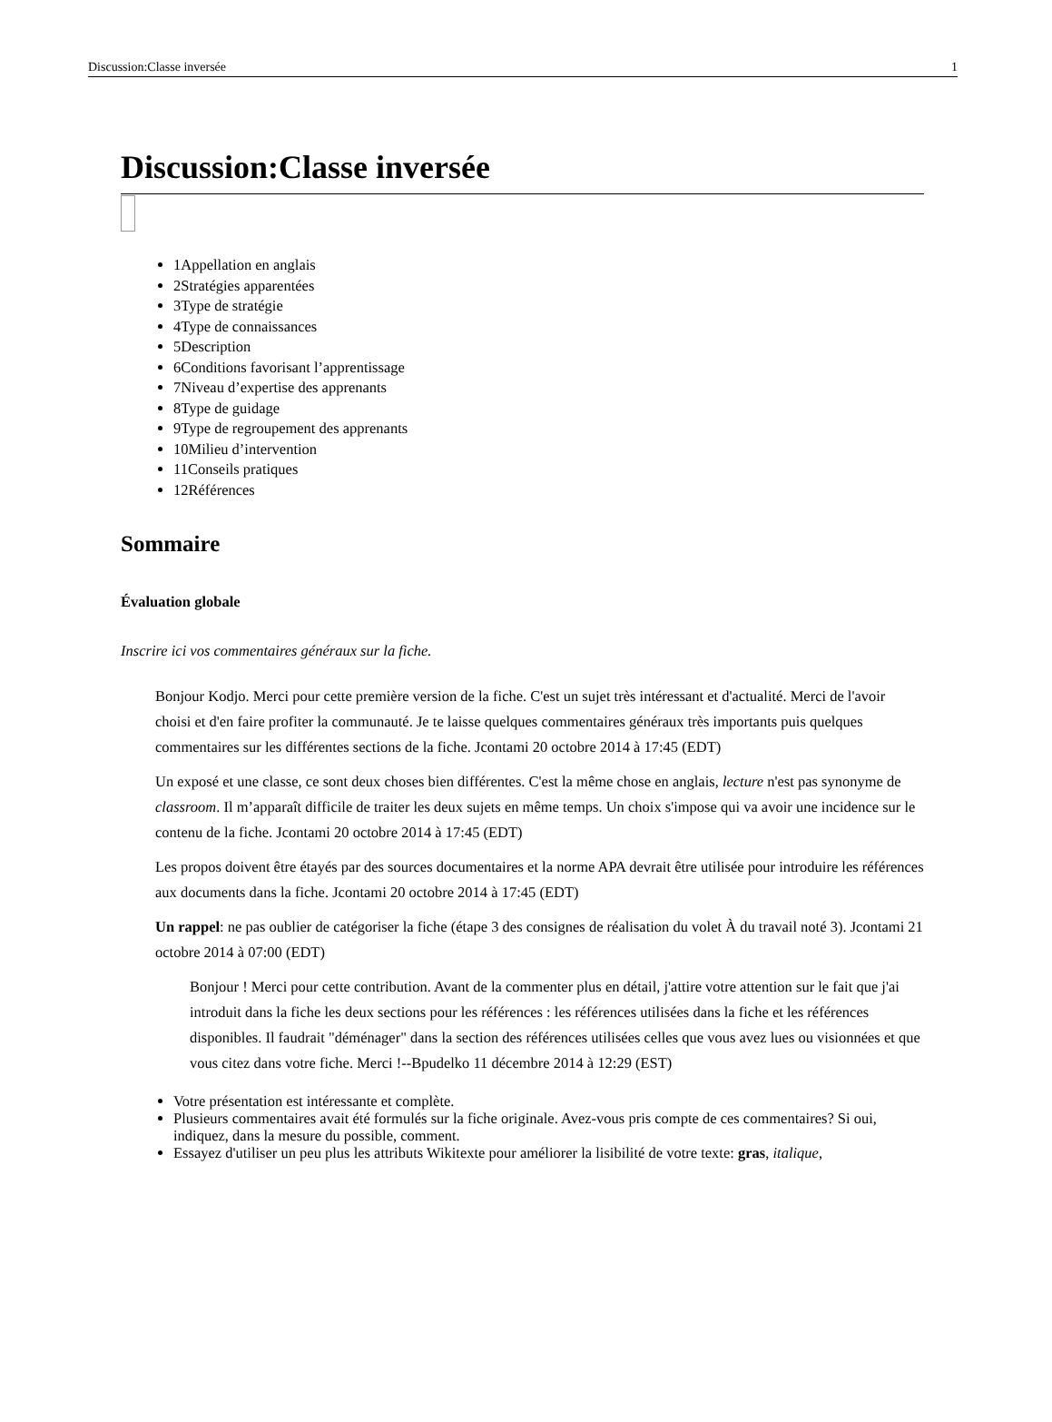Discussion:Classe inversée 1
Discussion:Classe inversée
1Appellation en anglais
2Stratégies apparentées
3Type de stratégie
4Type de connaissances
5Description
6Conditions favorisant l’apprentissage
7Niveau d’expertise des apprenants
8Type de guidage
9Type de regroupement des apprenants
10Milieu d’intervention
11Conseils pratiques
12Références
Sommaire
Évaluation globale
Inscrire ici vos commentaires généraux sur la fiche.
Bonjour Kodjo. Merci pour cette première version de la fiche. C'est un sujet très intéressant et d'actualité. Merci de l'avoir choisi et d'en faire profiter la communauté. Je te laisse quelques commentaires généraux très importants puis quelques commentaires sur les différentes sections de la fiche. Jcontami 20 octobre 2014 à 17:45 (EDT)
Un exposé et une classe, ce sont deux choses bien différentes. C'est la même chose en anglais, lecture n'est pas synonyme de classroom. Il m’apparaît difficile de traiter les deux sujets en même temps. Un choix s'impose qui va avoir une incidence sur le contenu de la fiche. Jcontami 20 octobre 2014 à 17:45 (EDT)
Les propos doivent être étayés par des sources documentaires et la norme APA devrait être utilisée pour introduire les références aux documents dans la fiche. Jcontami 20 octobre 2014 à 17:45 (EDT)
Un rappel: ne pas oublier de catégoriser la fiche (étape 3 des consignes de réalisation du volet À du travail noté 3). Jcontami 21 octobre 2014 à 07:00 (EDT)
Bonjour ! Merci pour cette contribution. Avant de la commenter plus en détail, j'attire votre attention sur le fait que j'ai introduit dans la fiche les deux sections pour les références : les références utilisées dans la fiche et les références disponibles. Il faudrait "déménager" dans la section des références utilisées celles que vous avez lues ou visionnées et que vous citez dans votre fiche. Merci !--Bpudelko 11 décembre 2014 à 12:29 (EST)
Votre présentation est intéressante et complète.
Plusieurs commentaires avait été formulés sur la fiche originale. Avez-vous pris compte de ces commentaires? Si oui, indiquez, dans la mesure du possible, comment.
Essayez d'utiliser un peu plus les attributs Wikitexte pour améliorer la lisibilité de votre texte: gras, italique,